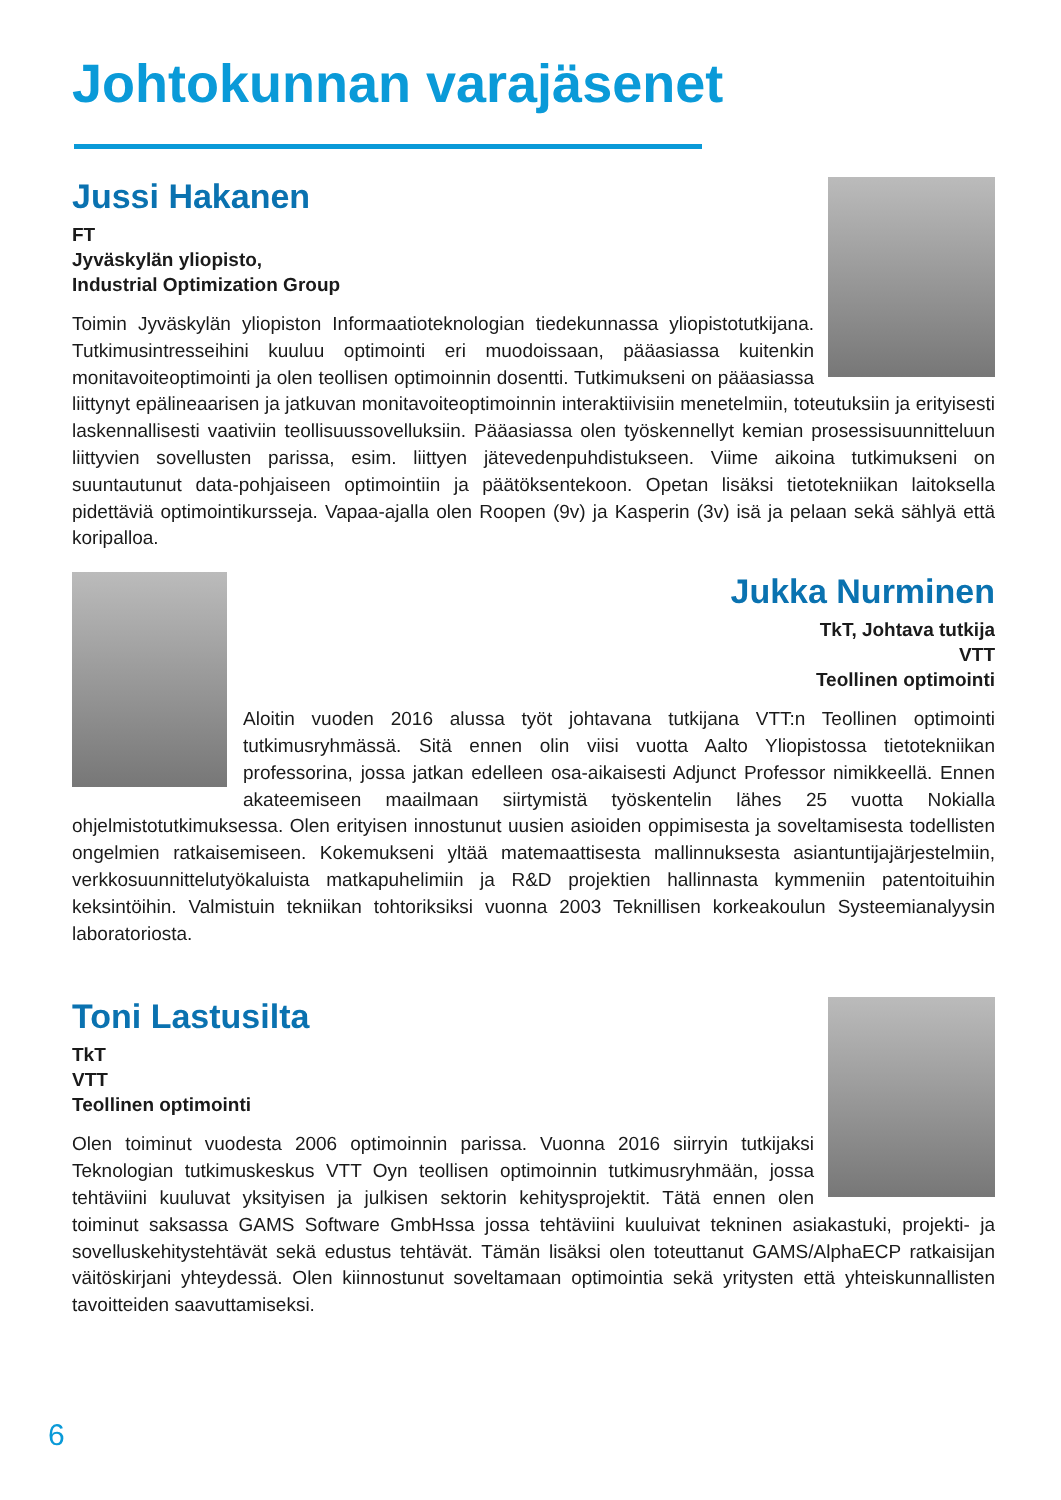Johtokunnan varajäsenet
Jussi Hakanen
FT
Jyväskylän yliopisto,
Industrial Optimization Group
Toimin Jyväskylän yliopiston Informaatioteknologian tiedekunnassa yliopistotutkijana. Tutkimusintresseihini kuuluu optimointi eri muodoissaan, pääasiassa kuitenkin monitavoiteoptimointi ja olen teollisen optimoinnin dosentti. Tutkimukseni on pääasiassa liittynyt epälineaarisen ja jatkuvan monitavoiteoptimoinnin interaktiivisiin menetelmiin, toteutuksiin ja erityisesti laskennallisesti vaativiin teollisuussovelluksiin. Pääasiassa olen työskennellyt kemian prosessisuunnitteluun liittyvien sovellusten parissa, esim. liittyen jätevedenpuhdistukseen. Viime aikoina tutkimukseni on suuntautunut data-pohjaiseen optimointiin ja päätöksentekoon. Opetan lisäksi tietotekniikan laitoksella pidettäviä optimointikursseja. Vapaa-ajalla olen Roopen (9v) ja Kasperin (3v) isä ja pelaan sekä sählyä että koripalloa.
Jukka Nurminen
TkT, Johtava tutkija
VTT
Teollinen optimointi
Aloitin vuoden 2016 alussa työt johtavana tutkijana VTT:n Teollinen optimointi tutkimusryhmässä. Sitä ennen olin viisi vuotta Aalto Yliopistossa tietotekniikan professorina, jossa jatkan edelleen osa-aikaisesti Adjunct Professor nimikkeellä. Ennen akateemiseen maailmaan siirtymistä työskentelin lähes 25 vuotta Nokialla ohjelmistotutkimuksessa. Olen erityisen innostunut uusien asioiden oppimisesta ja soveltamisesta todellisten ongelmien ratkaisemiseen. Kokemukseni yltää matemaattisesta mallinnuksesta asiantuntijajärjestelmiin, verkkosuunnittelutyökaluista matkapuhelimiin ja R&D projektien hallinnasta kymmeniin patentoituihin keksintöihin. Valmistuin tekniikan tohtoriksiksi vuonna 2003 Teknillisen korkeakoulun Systeemianalyysin laboratoriosta.
Toni Lastusilta
TkT
VTT
Teollinen optimointi
Olen toiminut vuodesta 2006 optimoinnin parissa. Vuonna 2016 siirryin tutkijaksi Teknologian tutkimuskeskus VTT Oyn teollisen optimoinnin tutkimusryhmään, jossa tehtäviini kuuluvat yksityisen ja julkisen sektorin kehitysprojektit. Tätä ennen olen toiminut saksassa GAMS Software GmbHssa jossa tehtäviini kuuluivat tekninen asiakastuki, projekti- ja sovelluskehitystehtävät sekä edustus tehtävät. Tämän lisäksi olen toteuttanut GAMS/AlphaECP ratkaisijan väitöskirjani yhteydessä. Olen kiinnostunut soveltamaan optimointia sekä yritysten että yhteiskunnallisten tavoitteiden saavuttamiseksi.
6